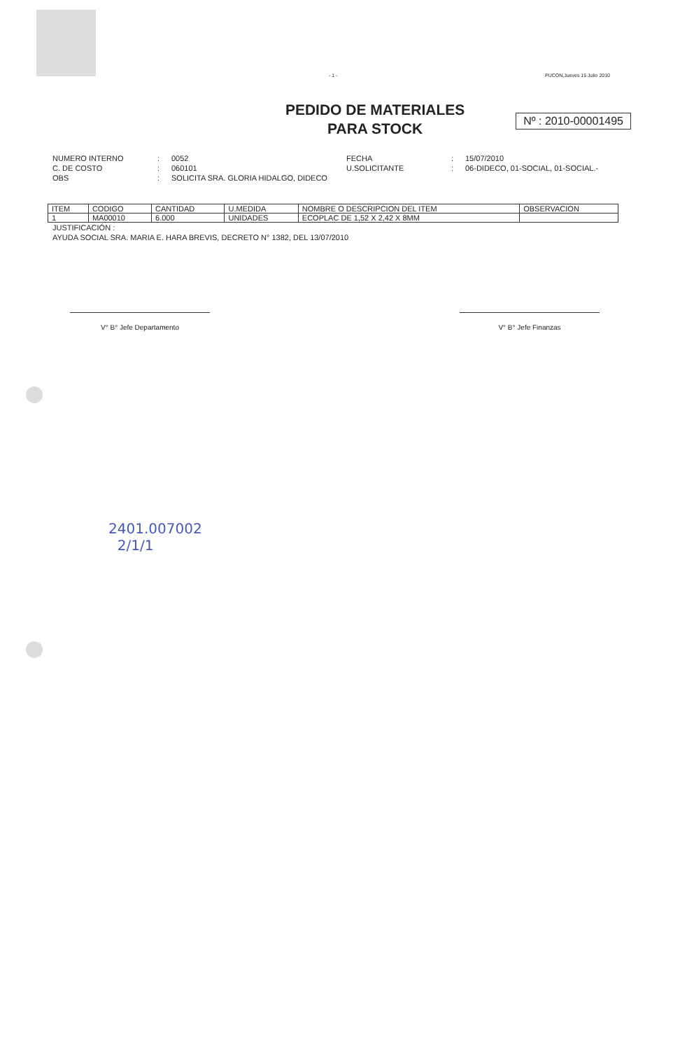- 1 - PUCON,Jueves 15 Julio 2010
PEDIDO DE MATERIALES
PARA STOCK
Nº : 2010-00001495
NUMERO INTERNO: 0052 FECHA: 15/07/2010 C. DE COSTO: 060101 U.SOLICITANTE: 06-DIDECO, 01-SOCIAL, 01-SOCIAL.- OBS: SOLICITA SRA. GLORIA HIDALGO, DIDECO
| ITEM | CODIGO | CANTIDAD | U.MEDIDA | NOMBRE O DESCRIPCION DEL ITEM | OBSERVACION |
| --- | --- | --- | --- | --- | --- |
| 1 | MA00010 | 6.000 | UNIDADES | ECOPLAC DE 1,52 X 2,42 X 8MM | |
JUSTIFICACIÓN :
AYUDA SOCIAL SRA. MARIA E. HARA BREVIS, DECRETO N° 1382, DEL 13/07/2010
V° B° Jefe Departamento V° B° Jefe Finanzas
2401.007002
2/1/1